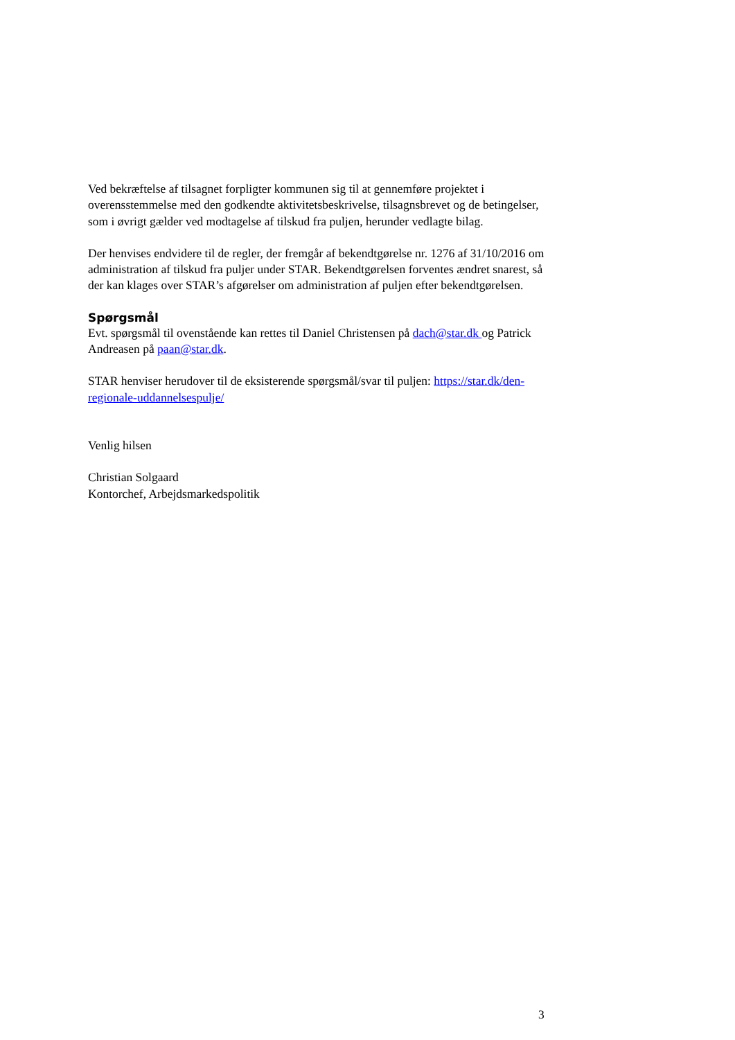Ved bekræftelse af tilsagnet forpligter kommunen sig til at gennemføre projektet i overensstemmelse med den godkendte aktivitetsbeskrivelse, tilsagnsbrevet og de betingelser, som i øvrigt gælder ved modtagelse af tilskud fra puljen, herunder vedlagte bilag.
Der henvises endvidere til de regler, der fremgår af bekendtgørelse nr. 1276 af 31/10/2016 om administration af tilskud fra puljer under STAR. Bekendtgørelsen forventes ændret snarest, så der kan klages over STAR’s afgørelser om administration af puljen efter bekendtgørelsen.
Spørgsmål
Evt. spørgsmål til ovenstående kan rettes til Daniel Christensen på dach@star.dk og Patrick Andreasen på paan@star.dk.
STAR henviser herudover til de eksisterende spørgsmål/svar til puljen: https://star.dk/den-regionale-uddannelsespulje/
Venlig hilsen
Christian Solgaard
Kontorchef, Arbejdsmarkedspolitik
3